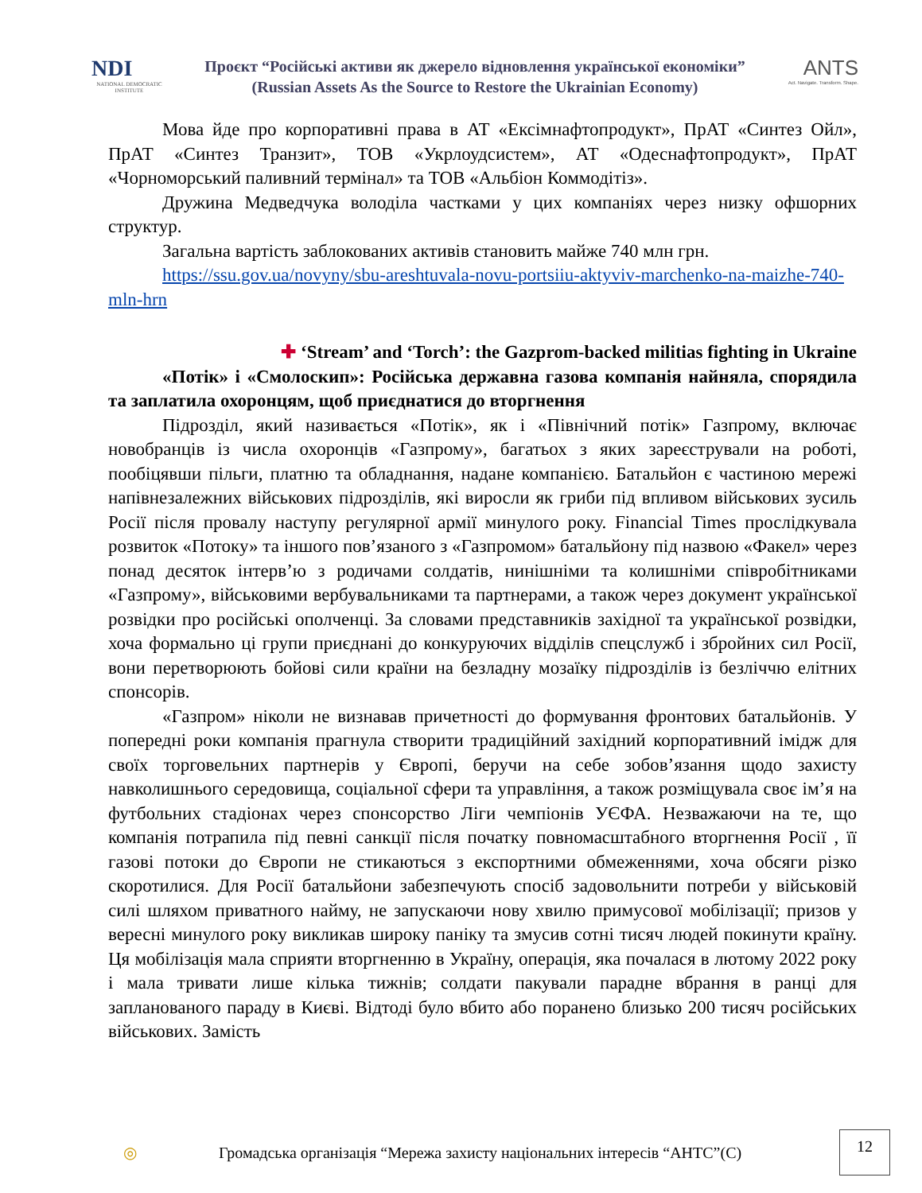NDI
NATIONAL DEMOCRATIC INSTITUTE
Проєкт “Російські активи як джерело відновлення української економіки”
(Russian Assets As the Source to Restore the Ukrainian Economy)
ANTS
Act. Navigate. Transform. Shape.
Мова йде про корпоративні права в АТ «Ексімнафтопродукт», ПрАТ «Синтез Ойл», ПрАТ «Синтез Транзит», ТОВ «Укрлоудсистем», АТ «Одеснафтопродукт», ПрАТ «Чорноморський паливний термінал» та ТОВ «Альбіон Коммодітіз».
Дружина Медведчука володіла частками у цих компаніях через низку офшорних структур.
Загальна вартість заблокованих активів становить майже 740 млн грн.
https://ssu.gov.ua/novyny/sbu-areshtuvala-novu-portsiiu-aktyviv-marchenko-na-maizhe-740-mln-hrn
✚ ‘Stream’ and ‘Torch’: the Gazprom-backed militias fighting in Ukraine
«Потік» і «Смолоскип»: Російська державна газова компанія найняла, спорядила та заплатила охоронцям, щоб приєднатися до вторгнення
Підрозділ, який називається «Потік», як і «Північний потік» Газпрому, включає новобранців із числа охоронців «Газпрому», багатьох з яких зареєстрували на роботі, пообіцявши пільги, платню та обладнання, надане компанією. Батальйон є частиною мережі напівнезалежних військових підрозділів, які виросли як гриби під впливом військових зусиль Росії після провалу наступу регулярної армії минулого року. Financial Times прослідкувала розвиток «Потоку» та іншого пов’язаного з «Газпромом» батальйону під назвою «Факел» через понад десяток інтерв’ю з родичами солдатів, нинішніми та колишніми співробітниками «Газпрому», військовими вербувальниками та партнерами, а також через документ української розвідки про російські ополченці. За словами представників західної та української розвідки, хоча формально ці групи приєднані до конкуруючих відділів спецслужб і збройних сил Росії, вони перетворюють бойові сили країни на безладну мозаїку підрозділів із безліччю елітних спонсорів.
«Газпром» ніколи не визнавав причетності до формування фронтових батальйонів. У попередні роки компанія прагнула створити традиційний західний корпоративний імідж для своїх торговельних партнерів у Європі, беручи на себе зобов’язання щодо захисту навколишнього середовища, соціальної сфери та управління, а також розміщувала своє ім’я на футбольних стадіонах через спонсорство Ліги чемпіонів УЄФА. Незважаючи на те, що компанія потрапила під певні санкції після початку повномасштабного вторгнення Росії , її газові потоки до Європи не стикаються з експортними обмеженнями, хоча обсяги різко скоротилися. Для Росії батальйони забезпечують спосіб задовольнити потреби у військовій силі шляхом приватного найму, не запускаючи нову хвилю примусової мобілізації; призов у вересні минулого року викликав широку паніку та змусив сотні тисяч людей покинути країну. Ця мобілізація мала сприяти вторгненню в Україну, операція, яка почалася в лютому 2022 року і мала тривати лише кілька тижнів; солдати пакували парадне вбрання в ранці для запланованого параду в Києві. Відтоді було вбито або поранено близько 200 тисяч російських військових. Замість
◎ Громадська організація “Мережа захисту національних інтересів “АНТС”(С)
12